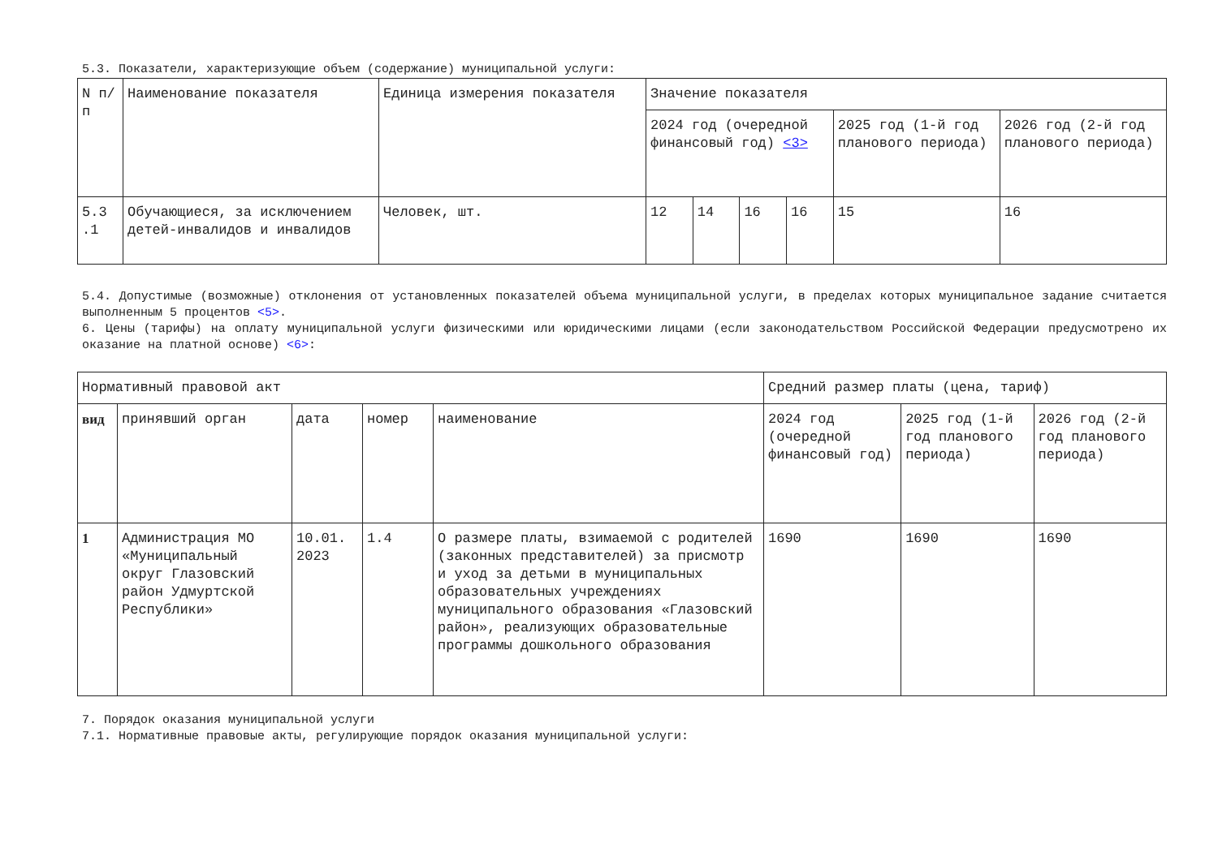5.3. Показатели, характеризующие объем (содержание) муниципальной услуги:
| N п/п | Наименование показателя | Единица измерения показателя | Значение показателя | | | | | |
| | | | 2024 год (очередной финансовый год) <3> | | | | 2025 год (1-й год планового периода) | 2026 год (2-й год планового периода) |
| 5.3 .1 | Обучающиеся, за исключением детей-инвалидов и инвалидов | Человек, шт. | 12 | 14 | 16 | 16 | 15 | 16 |
5.4. Допустимые (возможные) отклонения от установленных показателей объема муниципальной услуги, в пределах которых муниципальное задание считается выполненным 5 процентов <5>.
6. Цены (тарифы) на оплату муниципальной услуги физическими или юридическими лицами (если законодательством Российской Федерации предусмотрено их оказание на платной основе) <6>:
| Нормативный правовой акт | | | | | Средний размер платы (цена, тариф) | | |
| вид | принявший орган | дата | номер | наименование | 2024 год (очередной финансовый год) | 2025 год (1-й год планового периода) | 2026 год (2-й год планового периода) |
| 1 | Администрация МО «Муниципальный округ Глазовский район Удмуртской Республики» | 10.01. 2023 | 1.4 | О размере платы, взимаемой с родителей (законных представителей) за присмотр и уход за детьми в муниципальных образовательных учреждениях муниципального образования «Глазовский район», реализующих образовательные программы дошкольного образования | 1690 | 1690 | 1690 |
7. Порядок оказания муниципальной услуги
7.1. Нормативные правовые акты, регулирующие порядок оказания муниципальной услуги: